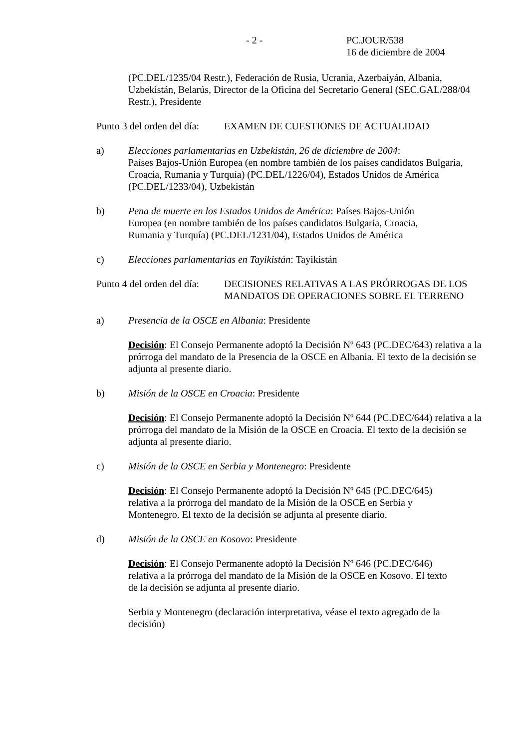- 2 - PC.JOUR/538
16 de diciembre de 2004
(PC.DEL/1235/04 Restr.), Federación de Rusia, Ucrania, Azerbaiyán, Albania, Uzbekistán, Belarús, Director de la Oficina del Secretario General (SEC.GAL/288/04 Restr.), Presidente
Punto 3 del orden del día:
EXAMEN DE CUESTIONES DE ACTUALIDAD
a) Elecciones parlamentarias en Uzbekistán, 26 de diciembre de 2004:
Países Bajos-Unión Europea (en nombre también de los países candidatos Bulgaria, Croacia, Rumania y Turquía) (PC.DEL/1226/04), Estados Unidos de América (PC.DEL/1233/04), Uzbekistán
b) Pena de muerte en los Estados Unidos de América: Países Bajos-Unión Europea (en nombre también de los países candidatos Bulgaria, Croacia, Rumania y Turquía) (PC.DEL/1231/04), Estados Unidos de América
c) Elecciones parlamentarias en Tayikistán: Tayikistán
Punto 4 del orden del día:
DECISIONES RELATIVAS A LAS PRÓRROGAS DE LOS MANDATOS DE OPERACIONES SOBRE EL TERRENO
a) Presencia de la OSCE en Albania: Presidente
Decisión: El Consejo Permanente adoptó la Decisión Nº 643 (PC.DEC/643) relativa a la prórroga del mandato de la Presencia de la OSCE en Albania. El texto de la decisión se adjunta al presente diario.
b) Misión de la OSCE en Croacia: Presidente
Decisión: El Consejo Permanente adoptó la Decisión Nº 644 (PC.DEC/644) relativa a la prórroga del mandato de la Misión de la OSCE en Croacia. El texto de la decisión se adjunta al presente diario.
c) Misión de la OSCE en Serbia y Montenegro: Presidente
Decisión: El Consejo Permanente adoptó la Decisión Nº 645 (PC.DEC/645) relativa a la prórroga del mandato de la Misión de la OSCE en Serbia y Montenegro. El texto de la decisión se adjunta al presente diario.
d) Misión de la OSCE en Kosovo: Presidente
Decisión: El Consejo Permanente adoptó la Decisión Nº 646 (PC.DEC/646) relativa a la prórroga del mandato de la Misión de la OSCE en Kosovo. El texto de la decisión se adjunta al presente diario.
Serbia y Montenegro (declaración interpretativa, véase el texto agregado de la decisión)